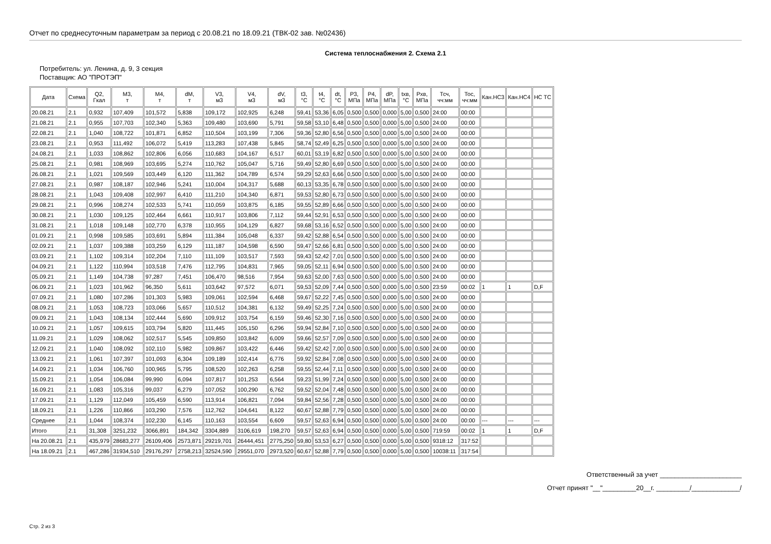Отчет по среднесуточным параметрам за период с 20.08.21 по 18.09.21 (ТВК-02 зав. №02436)
Система теплоснабжения 2. Схема 2.1
Потребитель: ул. Ленина, д. 9, 3 секция
Поставщик: АО "ПРОТЭП"
| Дата | Схема | Q2, Гкал | M3, т | M4, т | dM, т | V3, м3 | V4, м3 | dV, м3 | t3, °C | t4, °C | dt, °C | P3, МПа | P4, МПа | dP, МПа | tхв, °C | Pхв, МПа | Тсч, чч:мм | Тос, чч:мм | Кан.НС3 | Кан.НС4 | НС ТС |
| --- | --- | --- | --- | --- | --- | --- | --- | --- | --- | --- | --- | --- | --- | --- | --- | --- | --- | --- | --- | --- | --- |
| 20.08.21 | 2.1 | 0,932 | 107,409 | 101,572 | 5,838 | 109,172 | 102,925 | 6,248 | 59,41 | 53,36 | 6,05 | 0,500 | 0,500 | 0,000 | 5,00 | 0,500 | 24:00 | 00:00 | | | |
| 21.08.21 | 2.1 | 0,955 | 107,703 | 102,340 | 5,363 | 109,480 | 103,690 | 5,791 | 59,58 | 53,10 | 6,48 | 0,500 | 0,500 | 0,000 | 5,00 | 0,500 | 24:00 | 00:00 | | | |
| 22.08.21 | 2.1 | 1,040 | 108,722 | 101,871 | 6,852 | 110,504 | 103,199 | 7,306 | 59,36 | 52,80 | 6,56 | 0,500 | 0,500 | 0,000 | 5,00 | 0,500 | 24:00 | 00:00 | | | |
| 23.08.21 | 2.1 | 0,953 | 111,492 | 106,072 | 5,419 | 113,283 | 107,438 | 5,845 | 58,74 | 52,49 | 6,25 | 0,500 | 0,500 | 0,000 | 5,00 | 0,500 | 24:00 | 00:00 | | | |
| 24.08.21 | 2.1 | 1,033 | 108,862 | 102,806 | 6,056 | 110,683 | 104,167 | 6,517 | 60,01 | 53,19 | 6,82 | 0,500 | 0,500 | 0,000 | 5,00 | 0,500 | 24:00 | 00:00 | | | |
| 25.08.21 | 2.1 | 0,981 | 108,969 | 103,695 | 5,274 | 110,762 | 105,047 | 5,716 | 59,49 | 52,80 | 6,69 | 0,500 | 0,500 | 0,000 | 5,00 | 0,500 | 24:00 | 00:00 | | | |
| 26.08.21 | 2.1 | 1,021 | 109,569 | 103,449 | 6,120 | 111,362 | 104,789 | 6,574 | 59,29 | 52,63 | 6,66 | 0,500 | 0,500 | 0,000 | 5,00 | 0,500 | 24:00 | 00:00 | | | |
| 27.08.21 | 2.1 | 0,987 | 108,187 | 102,946 | 5,241 | 110,004 | 104,317 | 5,688 | 60,13 | 53,35 | 6,78 | 0,500 | 0,500 | 0,000 | 5,00 | 0,500 | 24:00 | 00:00 | | | |
| 28.08.21 | 2.1 | 1,043 | 109,408 | 102,997 | 6,410 | 111,210 | 104,340 | 6,871 | 59,53 | 52,80 | 6,73 | 0,500 | 0,500 | 0,000 | 5,00 | 0,500 | 24:00 | 00:00 | | | |
| 29.08.21 | 2.1 | 0,996 | 108,274 | 102,533 | 5,741 | 110,059 | 103,875 | 6,185 | 59,55 | 52,89 | 6,66 | 0,500 | 0,500 | 0,000 | 5,00 | 0,500 | 24:00 | 00:00 | | | |
| 30.08.21 | 2.1 | 1,030 | 109,125 | 102,464 | 6,661 | 110,917 | 103,806 | 7,112 | 59,44 | 52,91 | 6,53 | 0,500 | 0,500 | 0,000 | 5,00 | 0,500 | 24:00 | 00:00 | | | |
| 31.08.21 | 2.1 | 1,018 | 109,148 | 102,770 | 6,378 | 110,955 | 104,129 | 6,827 | 59,68 | 53,16 | 6,52 | 0,500 | 0,500 | 0,000 | 5,00 | 0,500 | 24:00 | 00:00 | | | |
| 01.09.21 | 2.1 | 0,998 | 109,585 | 103,691 | 5,894 | 111,384 | 105,048 | 6,337 | 59,42 | 52,88 | 6,54 | 0,500 | 0,500 | 0,000 | 5,00 | 0,500 | 24:00 | 00:00 | | | |
| 02.09.21 | 2.1 | 1,037 | 109,388 | 103,259 | 6,129 | 111,187 | 104,598 | 6,590 | 59,47 | 52,66 | 6,81 | 0,500 | 0,500 | 0,000 | 5,00 | 0,500 | 24:00 | 00:00 | | | |
| 03.09.21 | 2.1 | 1,102 | 109,314 | 102,204 | 7,110 | 111,109 | 103,517 | 7,593 | 59,43 | 52,42 | 7,01 | 0,500 | 0,500 | 0,000 | 5,00 | 0,500 | 24:00 | 00:00 | | | |
| 04.09.21 | 2.1 | 1,122 | 110,994 | 103,518 | 7,476 | 112,795 | 104,831 | 7,965 | 59,05 | 52,11 | 6,94 | 0,500 | 0,500 | 0,000 | 5,00 | 0,500 | 24:00 | 00:00 | | | |
| 05.09.21 | 2.1 | 1,149 | 104,738 | 97,287 | 7,451 | 106,470 | 98,516 | 7,954 | 59,63 | 52,00 | 7,63 | 0,500 | 0,500 | 0,000 | 5,00 | 0,500 | 24:00 | 00:00 | | | |
| 06.09.21 | 2.1 | 1,023 | 101,962 | 96,350 | 5,611 | 103,642 | 97,572 | 6,071 | 59,53 | 52,09 | 7,44 | 0,500 | 0,500 | 0,000 | 5,00 | 0,500 | 23:59 | 00:02 | 1 | 1 | D,F |
| 07.09.21 | 2.1 | 1,080 | 107,286 | 101,303 | 5,983 | 109,061 | 102,594 | 6,468 | 59,67 | 52,22 | 7,45 | 0,500 | 0,500 | 0,000 | 5,00 | 0,500 | 24:00 | 00:00 | | | |
| 08.09.21 | 2.1 | 1,053 | 108,723 | 103,066 | 5,657 | 110,512 | 104,381 | 6,132 | 59,49 | 52,25 | 7,24 | 0,500 | 0,500 | 0,000 | 5,00 | 0,500 | 24:00 | 00:00 | | | |
| 09.09.21 | 2.1 | 1,043 | 108,134 | 102,444 | 5,690 | 109,912 | 103,754 | 6,159 | 59,46 | 52,30 | 7,16 | 0,500 | 0,500 | 0,000 | 5,00 | 0,500 | 24:00 | 00:00 | | | |
| 10.09.21 | 2.1 | 1,057 | 109,615 | 103,794 | 5,820 | 111,445 | 105,150 | 6,296 | 59,94 | 52,84 | 7,10 | 0,500 | 0,500 | 0,000 | 5,00 | 0,500 | 24:00 | 00:00 | | | |
| 11.09.21 | 2.1 | 1,029 | 108,062 | 102,517 | 5,545 | 109,850 | 103,842 | 6,009 | 59,66 | 52,57 | 7,09 | 0,500 | 0,500 | 0,000 | 5,00 | 0,500 | 24:00 | 00:00 | | | |
| 12.09.21 | 2.1 | 1,040 | 108,092 | 102,110 | 5,982 | 109,867 | 103,422 | 6,446 | 59,42 | 52,42 | 7,00 | 0,500 | 0,500 | 0,000 | 5,00 | 0,500 | 24:00 | 00:00 | | | |
| 13.09.21 | 2.1 | 1,061 | 107,397 | 101,093 | 6,304 | 109,189 | 102,414 | 6,776 | 59,92 | 52,84 | 7,08 | 0,500 | 0,500 | 0,000 | 5,00 | 0,500 | 24:00 | 00:00 | | | |
| 14.09.21 | 2.1 | 1,034 | 106,760 | 100,965 | 5,795 | 108,520 | 102,263 | 6,258 | 59,55 | 52,44 | 7,11 | 0,500 | 0,500 | 0,000 | 5,00 | 0,500 | 24:00 | 00:00 | | | |
| 15.09.21 | 2.1 | 1,054 | 106,084 | 99,990 | 6,094 | 107,817 | 101,253 | 6,564 | 59,23 | 51,99 | 7,24 | 0,500 | 0,500 | 0,000 | 5,00 | 0,500 | 24:00 | 00:00 | | | |
| 16.09.21 | 2.1 | 1,083 | 105,316 | 99,037 | 6,279 | 107,052 | 100,290 | 6,762 | 59,52 | 52,04 | 7,48 | 0,500 | 0,500 | 0,000 | 5,00 | 0,500 | 24:00 | 00:00 | | | |
| 17.09.21 | 2.1 | 1,129 | 112,049 | 105,459 | 6,590 | 113,914 | 106,821 | 7,094 | 59,84 | 52,56 | 7,28 | 0,500 | 0,500 | 0,000 | 5,00 | 0,500 | 24:00 | 00:00 | | | |
| 18.09.21 | 2.1 | 1,226 | 110,866 | 103,290 | 7,576 | 112,762 | 104,641 | 8,122 | 60,67 | 52,88 | 7,79 | 0,500 | 0,500 | 0,000 | 5,00 | 0,500 | 24:00 | 00:00 | | | |
| Среднее | 2.1 | 1,044 | 108,374 | 102,230 | 6,145 | 110,163 | 103,554 | 6,609 | 59,57 | 52,63 | 6,94 | 0,500 | 0,500 | 0,000 | 5,00 | 0,500 | 24:00 | 00:00 | --- | --- | --- |
| Итого | 2.1 | 31,308 | 3251,232 | 3066,891 | 184,342 | 3304,889 | 3106,619 | 198,270 | 59,57 | 52,63 | 6,94 | 0,500 | 0,500 | 0,000 | 5,00 | 0,500 | 719:59 | 00:02 | 1 | 1 | D,F |
| На 20.08.21 | 2.1 | 435,979 | 28683,277 | 26109,406 | 2573,871 | 29219,701 | 26444,451 | 2775,250 | 59,80 | 53,53 | 6,27 | 0,500 | 0,500 | 0,000 | 5,00 | 0,500 | 9318:12 | 317:52 | | | |
| На 18.09.21 | 2.1 | 467,286 | 31934,510 | 29176,297 | 2758,213 | 32524,590 | 29551,070 | 2973,520 | 60,67 | 52,88 | 7,79 | 0,500 | 0,500 | 0,000 | 5,00 | 0,500 | 10038:11 | 317:54 | | | |
Ответственный за учет ______________________
Отчет принят "__"_________20__г. _________/_____________/
Стр. 2 из 3